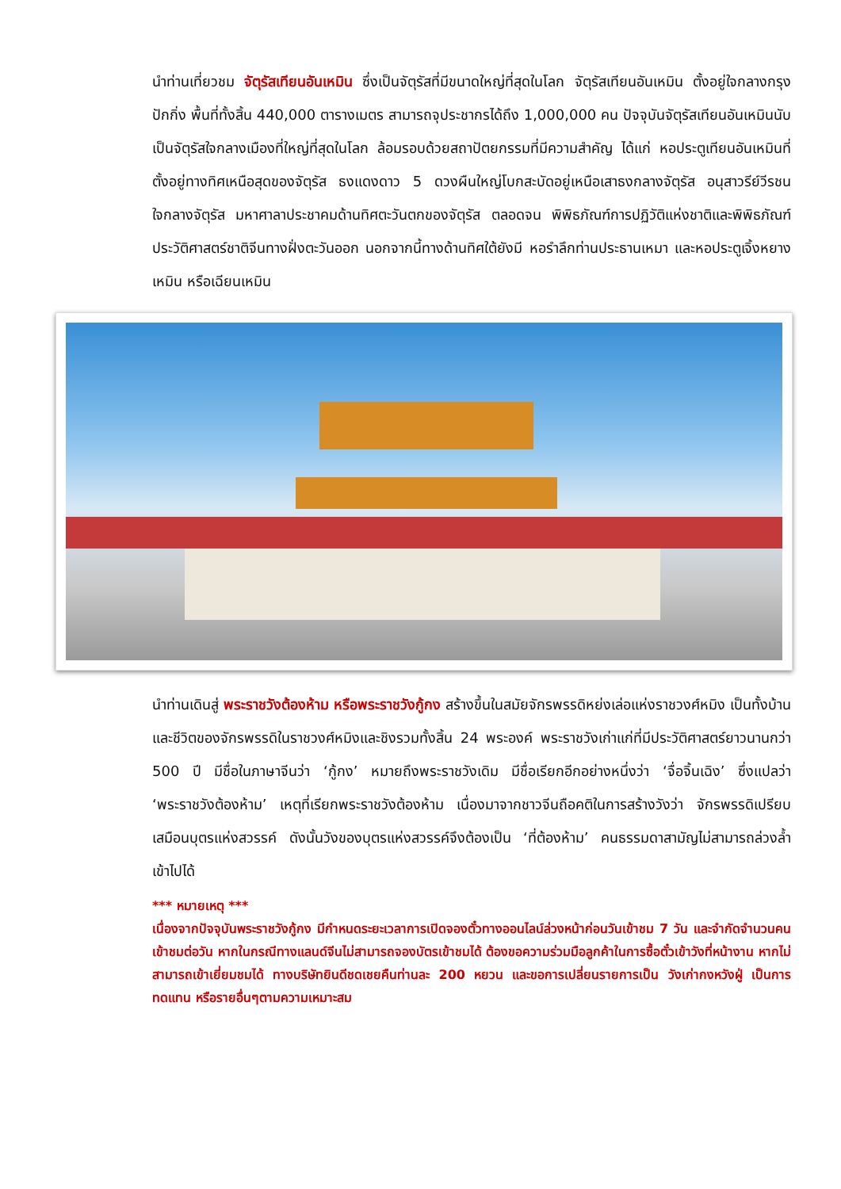นำท่านเที่ยวชม จัตุรัสเทียนอันเหมิน ซึ่งเป็นจัตุรัสที่มีขนาดใหญ่ที่สุดในโลก จัตุรัสเทียนอันเหมิน ตั้งอยู่ใจกลางกรุงปักกิ่ง พื้นที่ทั้งสิ้น 440,000 ตารางเมตร สามารถจุประชากรได้ถึง 1,000,000 คน ปัจจุบันจัตุรัสเทียนอันเหมินนับเป็นจัตุรัสใจกลางเมืองที่ใหญ่ที่สุดในโลก ล้อมรอบด้วยสถาปัตยกรรมที่มีความสำคัญ ได้แก่ หอประตูเทียนอันเหมินที่ตั้งอยู่ทางทิศเหนือสุดของจัตุรัส ธงแดงดาว 5 ดวงผืนใหญ่โบกสะบัดอยู่เหนือเสาธงกลางจัตุรัส อนุสาวรีย์วีรชนใจกลางจัตุรัส มหาศาลาประชาคมด้านทิศตะวันตกของจัตุรัส ตลอดจน พิพิธภัณฑ์การปฏิวัติแห่งชาติและพิพิธภัณฑ์ประวัติศาสตร์ชาติจีนทางฝั่งตะวันออก นอกจากนี้ทางด้านทิศใต้ยังมี หอรำลึกท่านประธานเหมา และหอประตูเจิ้งหยางเหมิน หรือเฉียนเหมิน
นำท่านเดินสู่ พระราชวังต้องห้าม หรือพระราชวังกู้กง สร้างขึ้นในสมัยจักรพรรดิหย่งเล่อแห่งราชวงศ์หมิง เป็นทั้งบ้านและชีวิตของจักรพรรดิในราชวงศ์หมิงและชิงรวมทั้งสิ้น 24 พระองค์ พระราชวังเก่าแก่ที่มีประวัติศาสตร์ยาวนานกว่า 500 ปี มีชื่อในภาษาจีนว่า ‘กู้กง’ หมายถึงพระราชวังเดิม มีชื่อเรียกอีกอย่างหนึ่งว่า ‘จื่อจิ้นเฉิง’ ซึ่งแปลว่า ‘พระราชวังต้องห้าม’ เหตุที่เรียกพระราชวังต้องห้าม เนื่องมาจากชาวจีนถือคติในการสร้างวังว่า จักรพรรดิเปรียบเสมือนบุตรแห่งสวรรค์ ดังนั้นวังของบุตรแห่งสวรรค์จึงต้องเป็น ‘ที่ต้องห้าม’ คนธรรมดาสามัญไม่สามารถล่วงล้ำเข้าไปได้
*** หมายเหตุ ***
เนื่องจากปัจจุบันพระราชวังกู้กง มีกำหนดระยะเวลาการเปิดจองตั๋วทางออนไลน์ล่วงหน้าก่อนวันเข้าชม 7 วัน และจำกัดจำนวนคนเข้าชมต่อวัน หากในกรณีทางแลนด์จีนไม่สามารถจองบัตรเข้าชมได้ ต้องขอความร่วมมือลูกค้าในการซื้อตั๋วเข้าวังที่หน้างาน หากไม่สามารถเข้าเยี่ยมชมได้ ทางบริษัทยินดีชดเชยคืนท่านละ 200 หยวน และขอการเปลี่ยนรายการเป็น วังเก่ากงหวังฝู่ เป็นการทดแทน หรือรายอื่นๆตามความเหมาะสม